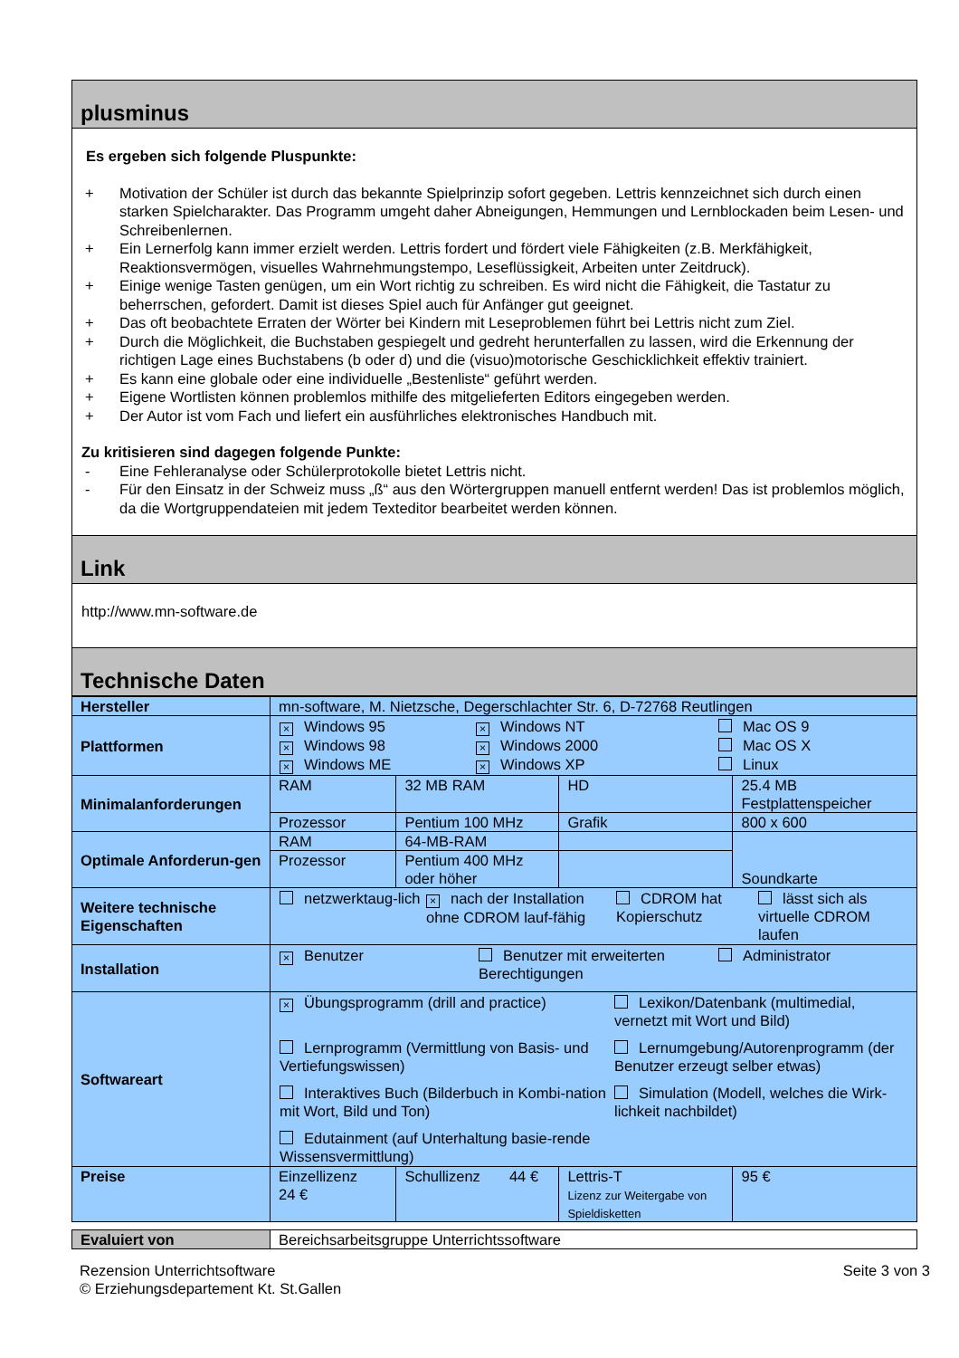plusminus
Es ergeben sich folgende Pluspunkte:
+ Motivation der Schüler ist durch das bekannte Spielprinzip sofort gegeben. Lettris kennzeichnet sich durch einen starken Spielcharakter. Das Programm umgeht daher Abneigungen, Hemmungen und Lernblockaden beim Lesen- und Schreibenlernen.
+ Ein Lernerfolg kann immer erzielt werden. Lettris fordert und fördert viele Fähigkeiten (z.B. Merkfähigkeit, Reaktionsvermögen, visuelles Wahrnehmungstempo, Leseflüssigkeit, Arbeiten unter Zeitdruck).
+ Einige wenige Tasten genügen, um ein Wort richtig zu schreiben. Es wird nicht die Fähigkeit, die Tastatur zu beherrschen, gefordert. Damit ist dieses Spiel auch für Anfänger gut geeignet.
+ Das oft beobachtete Erraten der Wörter bei Kindern mit Leseproblemen führt bei Lettris nicht zum Ziel.
+ Durch die Möglichkeit, die Buchstaben gespiegelt und gedreht herunterfallen zu lassen, wird die Erkennung der richtigen Lage eines Buchstabens (b oder d) und die (visuo)motorische Geschicklichkeit effektiv trainiert.
+ Es kann eine globale oder eine individuelle „Bestenliste“ geführt werden.
+ Eigene Wortlisten können problemlos mithilfe des mitgelieferten Editors eingegeben werden.
+ Der Autor ist vom Fach und liefert ein ausführliches elektronisches Handbuch mit.
Zu kritisieren sind dagegen folgende Punkte:
- Eine Fehleranalyse oder Schülerprotokolle bietet Lettris nicht.
- Für den Einsatz in der Schweiz muss „ß“ aus den Wörtergruppen manuell entfernt werden! Das ist problemlos möglich, da die Wortgruppendateien mit jedem Texteditor bearbeitet werden können.
Link
http://www.mn-software.de
Technische Daten
| Hersteller | mn-software, M. Nietzsche, Degerschlachter Str. 6, D-72768 Reutlingen | | | |
| Plattformen | × Windows 95 × Windows NT Mac OS 9 × Windows 98 × Windows 2000 Mac OS X × Windows ME × Windows XP Linux | | | |
| Minimalanforderungen | RAM | 32 MB RAM | HD | 25.4 MB Festplattenspeicher |
| | Prozessor | Pentium 100 MHz | Grafik | 800 x 600 |
| Optimale Anforderun-gen | RAM | 64-MB-RAM | | Soundkarte |
| | Prozessor | Pentium 400 MHz oder höher | | |
| Weitere technische Eigenschaften | netzwerktaug-lich × nach der Installation ohne CDROM lauf-fähig CDROM hat Kopierschutz lässt sich als virtuelle CDROM laufen | | | |
| Installation | × Benutzer Benutzer mit erweiterten Berechtigungen Administrator | | | |
| Softwareart | × Übungsprogramm (drill and practice) Lexikon/Datenbank (multimedial, vernetzt mit Wort und Bild) Lernprogramm (Vermittlung von Basis- und Vertiefungswissen) Lernumgebung/Autorenprogramm (der Benutzer erzeugt selber etwas) Interaktives Buch (Bilderbuch in Kombi-nation mit Wort, Bild und Ton) Simulation (Modell, welches die Wirk-lichkeit nachbildet) Edutainment (auf Unterhaltung basie-rende Wissensvermittlung) | | | |
| Preise | Einzellizenz 24 € | Schullizenz 44 € | Lettris-T Lizenz zur Weitergabe von Spieldisketten | 95 € |
| Evaluiert von | Bereichsarbeitsgruppe Unterrichtssoftware |
Rezension Unterrichtsoftware
© Erziehungsdepartement Kt. St.Gallen Seite 3 von 3